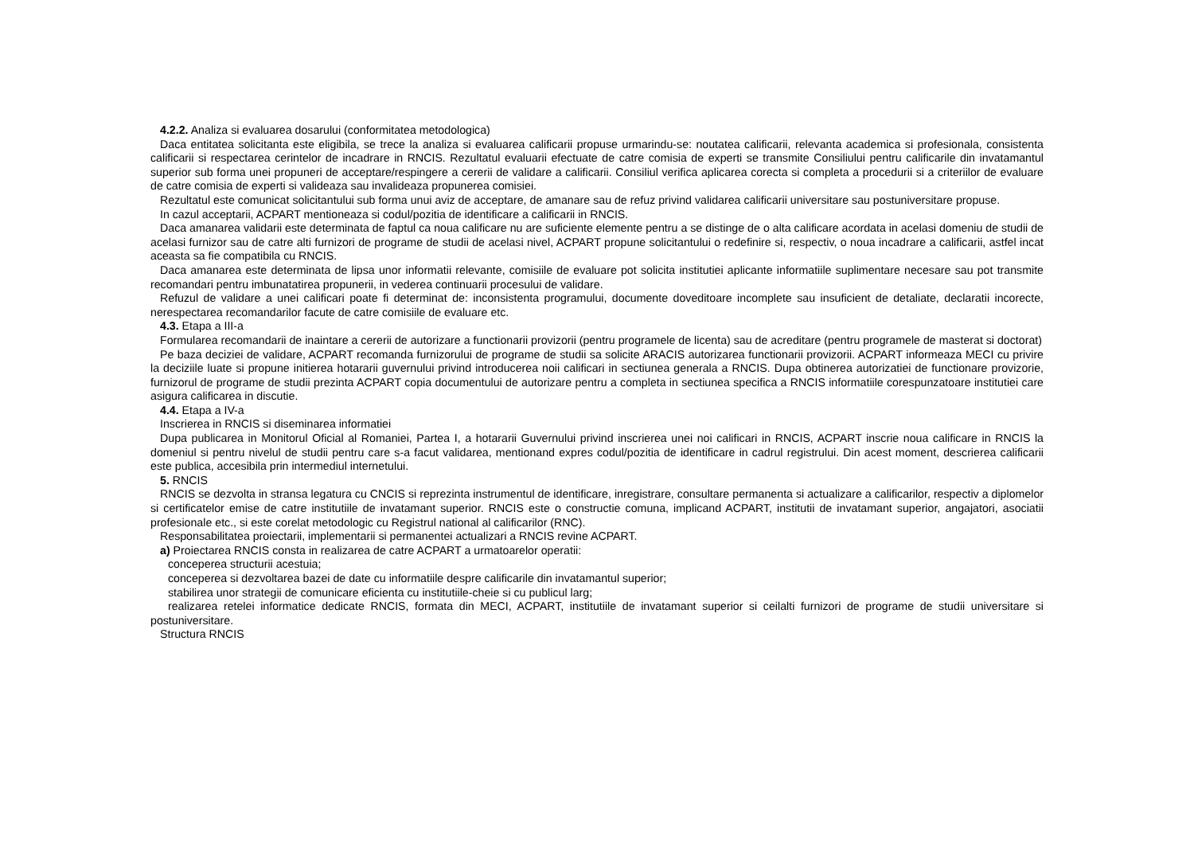4.2.2. Analiza si evaluarea dosarului (conformitatea metodologica)
Daca entitatea solicitanta este eligibila, se trece la analiza si evaluarea calificarii propuse urmarindu-se: noutatea calificarii, relevanta academica si profesionala, consistenta calificarii si respectarea cerintelor de incadrare in RNCIS. Rezultatul evaluarii efectuate de catre comisia de experti se transmite Consiliului pentru calificarile din invatamantul superior sub forma unei propuneri de acceptare/respingere a cererii de validare a calificarii. Consiliul verifica aplicarea corecta si completa a procedurii si a criteriilor de evaluare de catre comisia de experti si valideaza sau invalideaza propunerea comisiei.
Rezultatul este comunicat solicitantului sub forma unui aviz de acceptare, de amanare sau de refuz privind validarea calificarii universitare sau postuniversitare propuse.
In cazul acceptarii, ACPART mentioneaza si codul/pozitia de identificare a calificarii in RNCIS.
Daca amanarea validarii este determinata de faptul ca noua calificare nu are suficiente elemente pentru a se distinge de o alta calificare acordata in acelasi domeniu de studii de acelasi furnizor sau de catre alti furnizori de programe de studii de acelasi nivel, ACPART propune solicitantului o redefinire si, respectiv, o noua incadrare a calificarii, astfel incat aceasta sa fie compatibila cu RNCIS.
Daca amanarea este determinata de lipsa unor informatii relevante, comisiile de evaluare pot solicita institutiei aplicante informatiile suplimentare necesare sau pot transmite recomandari pentru imbunatatirea propunerii, in vederea continuarii procesului de validare.
Refuzul de validare a unei calificari poate fi determinat de: inconsistenta programului, documente doveditoare incomplete sau insuficient de detaliate, declaratii incorecte, nerespectarea recomandarilor facute de catre comisiile de evaluare etc.
4.3. Etapa a III-a
Formularea recomandarii de inaintare a cererii de autorizare a functionarii provizorii (pentru programele de licenta) sau de acreditare (pentru programele de masterat si doctorat)
Pe baza deciziei de validare, ACPART recomanda furnizorului de programe de studii sa solicite ARACIS autorizarea functionarii provizorii. ACPART informeaza MECI cu privire la deciziile luate si propune initierea hotararii guvernului privind introducerea noii calificari in sectiunea generala a RNCIS. Dupa obtinerea autorizatiei de functionare provizorie, furnizorul de programe de studii prezinta ACPART copia documentului de autorizare pentru a completa in sectiunea specifica a RNCIS informatiile corespunzatoare institutiei care asigura calificarea in discutie.
4.4. Etapa a IV-a
Inscrierea in RNCIS si diseminarea informatiei
Dupa publicarea in Monitorul Oficial al Romaniei, Partea I, a hotararii Guvernului privind inscrierea unei noi calificari in RNCIS, ACPART inscrie noua calificare in RNCIS la domeniul si pentru nivelul de studii pentru care s-a facut validarea, mentionand expres codul/pozitia de identificare in cadrul registrului. Din acest moment, descrierea calificarii este publica, accesibila prin intermediul internetului.
5. RNCIS
RNCIS se dezvolta in stransa legatura cu CNCIS si reprezinta instrumentul de identificare, inregistrare, consultare permanenta si actualizare a calificarilor, respectiv a diplomelor si certificatelor emise de catre institutiile de invatamant superior. RNCIS este o constructie comuna, implicand ACPART, institutii de invatamant superior, angajatori, asociatii profesionale etc., si este corelat metodologic cu Registrul national al calificarilor (RNC).
Responsabilitatea proiectarii, implementarii si permanentei actualizari a RNCIS revine ACPART.
a) Proiectarea RNCIS consta in realizarea de catre ACPART a urmatoarelor operatii:
conceperea structurii acestuia;
conceperea si dezvoltarea bazei de date cu informatiile despre calificarile din invatamantul superior;
stabilirea unor strategii de comunicare eficienta cu institutiile-cheie si cu publicul larg;
realizarea retelei informatice dedicate RNCIS, formata din MECI, ACPART, institutiile de invatamant superior si ceilalti furnizori de programe de studii universitare si postuniversitare.
Structura RNCIS